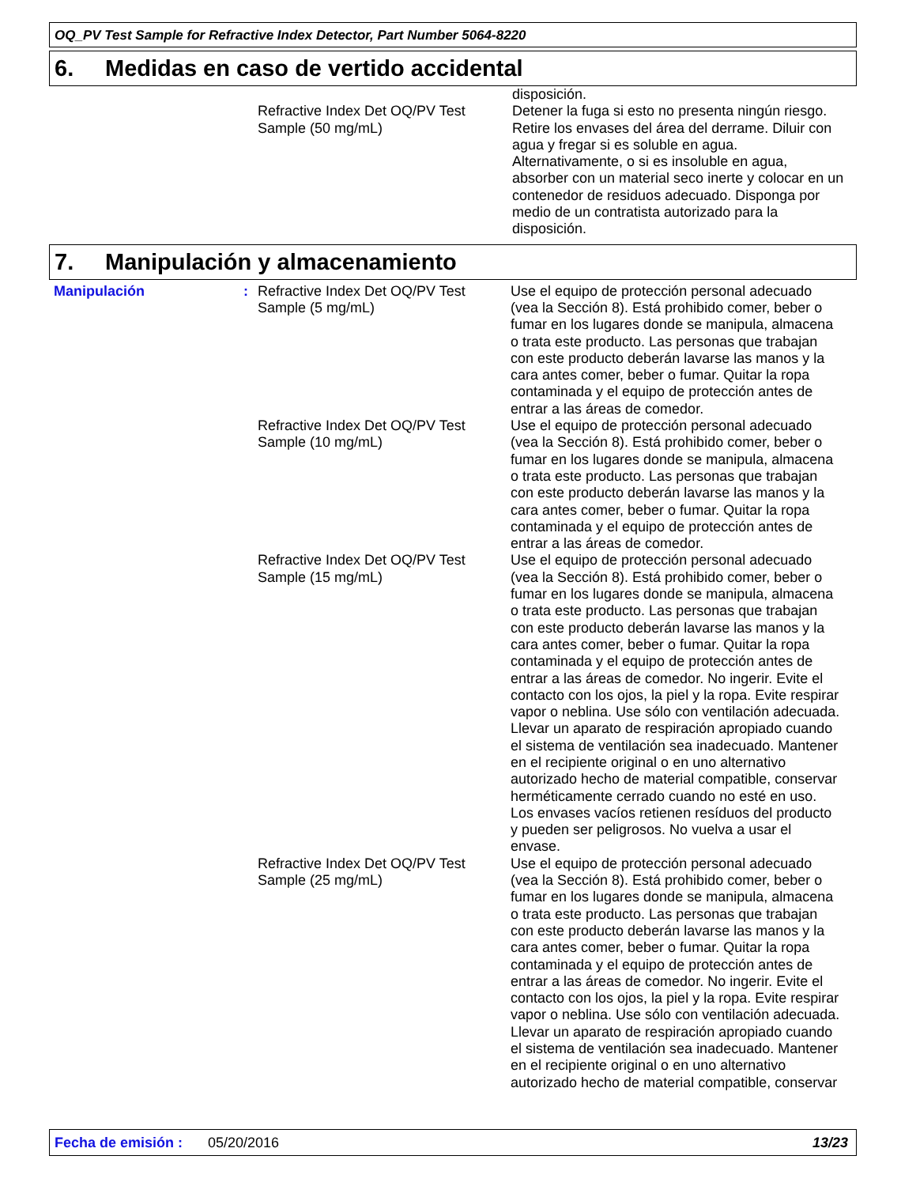OQ_PV Test Sample for Refractive Index Detector, Part Number 5064-8220
6. Medidas en caso de vertido accidental
disposición.
Refractive Index Det OQ/PV Test Sample (50 mg/mL)
Detener la fuga si esto no presenta ningún riesgo. Retire los envases del área del derrame. Diluir con agua y fregar si es soluble en agua. Alternativamente, o si es insoluble en agua, absorber con un material seco inerte y colocar en un contenedor de residuos adecuado. Disponga por medio de un contratista autorizado para la disposición.
7. Manipulación y almacenamiento
Manipulación : Refractive Index Det OQ/PV Test Sample (5 mg/mL)
Use el equipo de protección personal adecuado (vea la Sección 8). Está prohibido comer, beber o fumar en los lugares donde se manipula, almacena o trata este producto. Las personas que trabajan con este producto deberán lavarse las manos y la cara antes comer, beber o fumar. Quitar la ropa contaminada y el equipo de protección antes de entrar a las áreas de comedor.
Refractive Index Det OQ/PV Test Sample (10 mg/mL)
Use el equipo de protección personal adecuado (vea la Sección 8). Está prohibido comer, beber o fumar en los lugares donde se manipula, almacena o trata este producto. Las personas que trabajan con este producto deberán lavarse las manos y la cara antes comer, beber o fumar. Quitar la ropa contaminada y el equipo de protección antes de entrar a las áreas de comedor.
Refractive Index Det OQ/PV Test Sample (15 mg/mL)
Use el equipo de protección personal adecuado (vea la Sección 8). Está prohibido comer, beber o fumar en los lugares donde se manipula, almacena o trata este producto. Las personas que trabajan con este producto deberán lavarse las manos y la cara antes comer, beber o fumar. Quitar la ropa contaminada y el equipo de protección antes de entrar a las áreas de comedor. No ingerir. Evite el contacto con los ojos, la piel y la ropa. Evite respirar vapor o neblina. Use sólo con ventilación adecuada. Llevar un aparato de respiración apropiado cuando el sistema de ventilación sea inadecuado. Mantener en el recipiente original o en uno alternativo autorizado hecho de material compatible, conservar herméticamente cerrado cuando no esté en uso. Los envases vacíos retienen resíduos del producto y pueden ser peligrosos. No vuelva a usar el envase.
Refractive Index Det OQ/PV Test Sample (25 mg/mL)
Use el equipo de protección personal adecuado (vea la Sección 8). Está prohibido comer, beber o fumar en los lugares donde se manipula, almacena o trata este producto. Las personas que trabajan con este producto deberán lavarse las manos y la cara antes comer, beber o fumar. Quitar la ropa contaminada y el equipo de protección antes de entrar a las áreas de comedor. No ingerir. Evite el contacto con los ojos, la piel y la ropa. Evite respirar vapor o neblina. Use sólo con ventilación adecuada. Llevar un aparato de respiración apropiado cuando el sistema de ventilación sea inadecuado. Mantener en el recipiente original o en uno alternativo autorizado hecho de material compatible, conservar
Fecha de emisión : 05/20/2016 13/23